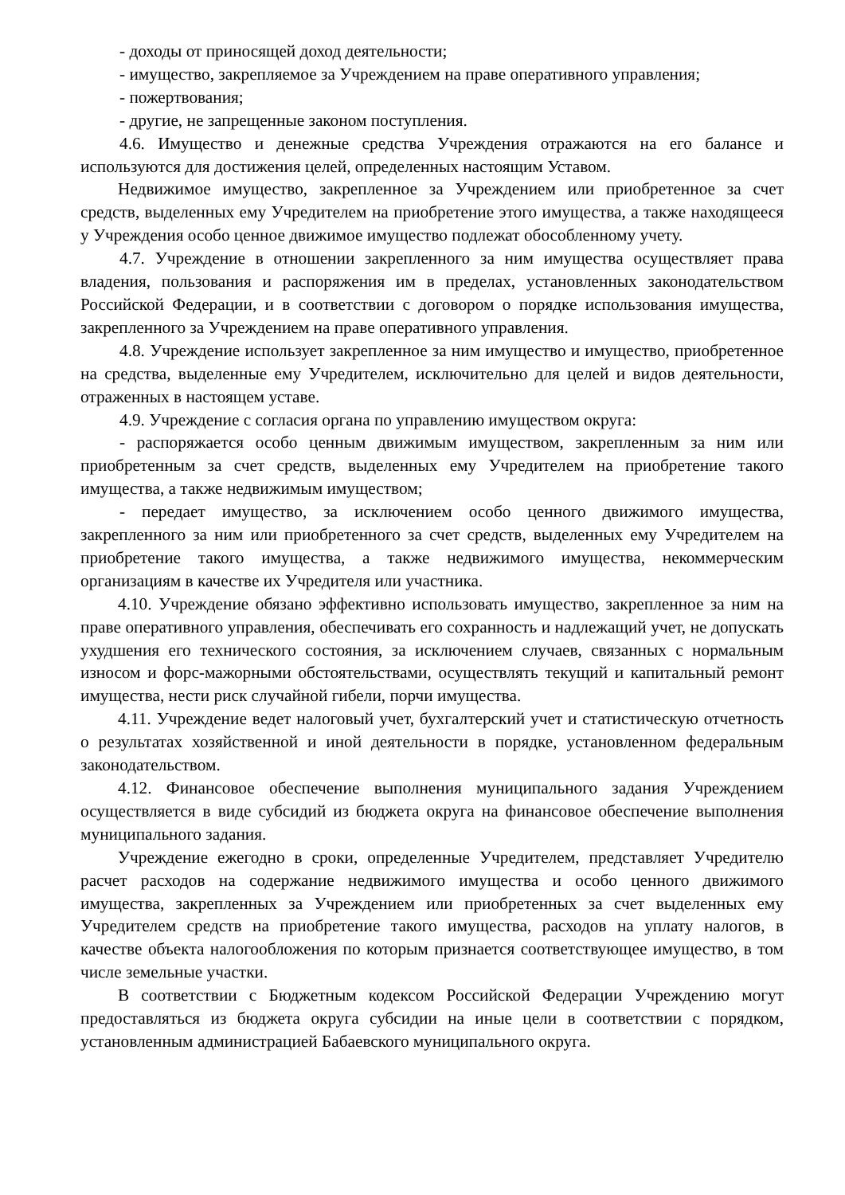- доходы от приносящей доход деятельности;
- имущество, закрепляемое за Учреждением на праве оперативного управления;
- пожертвования;
- другие, не запрещенные законом поступления.
4.6. Имущество и денежные средства Учреждения отражаются на его балансе и используются для достижения целей, определенных настоящим Уставом.
Недвижимое имущество, закрепленное за Учреждением или приобретенное за счет средств, выделенных ему Учредителем на приобретение этого имущества, а также находящееся у Учреждения особо ценное движимое имущество подлежат обособленному учету.
4.7. Учреждение в отношении закрепленного за ним имущества осуществляет права владения, пользования и распоряжения им в пределах, установленных законодательством Российской Федерации, и в соответствии с договором о порядке использования имущества, закрепленного за Учреждением на праве оперативного управления.
4.8. Учреждение использует закрепленное за ним имущество и имущество, приобретенное на средства, выделенные ему Учредителем, исключительно для целей и видов деятельности, отраженных в настоящем уставе.
4.9. Учреждение с согласия органа по управлению имуществом округа:
- распоряжается особо ценным движимым имуществом, закрепленным за ним или приобретенным за счет средств, выделенных ему Учредителем на приобретение такого имущества, а также недвижимым имуществом;
- передает имущество, за исключением особо ценного движимого имущества, закрепленного за ним или приобретенного за счет средств, выделенных ему Учредителем на приобретение такого имущества, а также недвижимого имущества, некоммерческим организациям в качестве их Учредителя или участника.
4.10. Учреждение обязано эффективно использовать имущество, закрепленное за ним на праве оперативного управления, обеспечивать его сохранность и надлежащий учет, не допускать ухудшения его технического состояния, за исключением случаев, связанных с нормальным износом и форс-мажорными обстоятельствами, осуществлять текущий и капитальный ремонт имущества, нести риск случайной гибели, порчи имущества.
4.11. Учреждение ведет налоговый учет, бухгалтерский учет и статистическую отчетность о результатах хозяйственной и иной деятельности в порядке, установленном федеральным законодательством.
4.12. Финансовое обеспечение выполнения муниципального задания Учреждением осуществляется в виде субсидий из бюджета округа на финансовое обеспечение выполнения муниципального задания.
Учреждение ежегодно в сроки, определенные Учредителем, представляет Учредителю расчет расходов на содержание недвижимого имущества и особо ценного движимого имущества, закрепленных за Учреждением или приобретенных за счет выделенных ему Учредителем средств на приобретение такого имущества, расходов на уплату налогов, в качестве объекта налогообложения по которым признается соответствующее имущество, в том числе земельные участки.
В соответствии с Бюджетным кодексом Российской Федерации Учреждению могут предоставляться из бюджета округа субсидии на иные цели в соответствии с порядком, установленным администрацией Бабаевского муниципального округа.